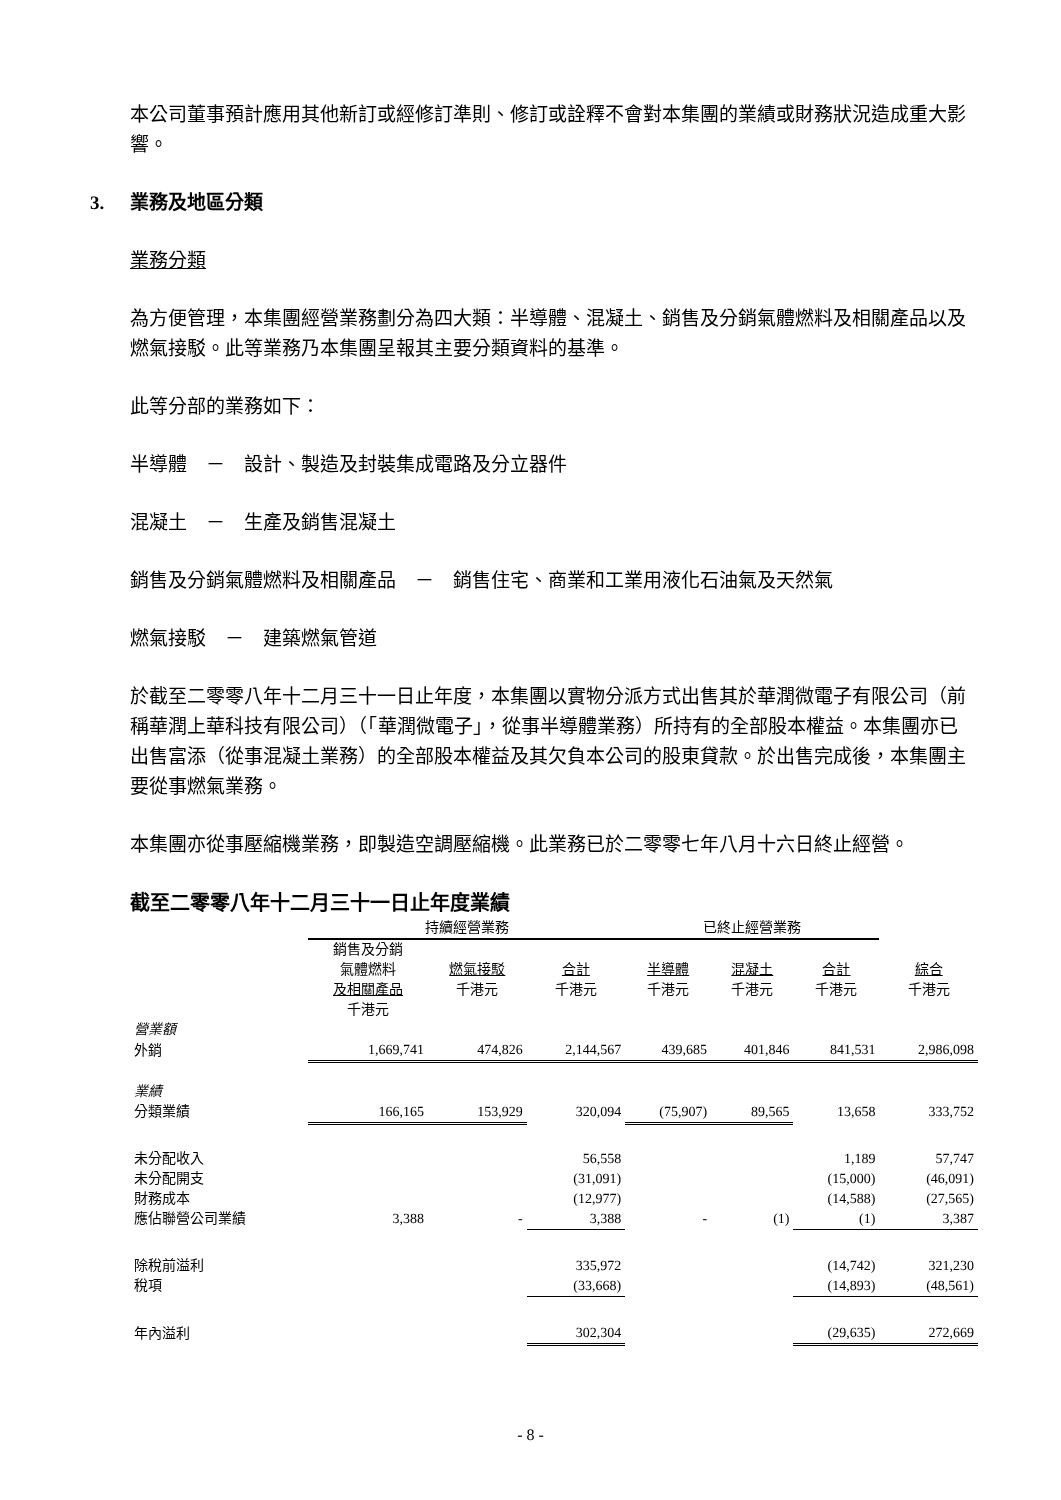本公司董事預計應用其他新訂或經修訂準則、修訂或詮釋不會對本集團的業績或財務狀況造成重大影響。
3. 業務及地區分類
業務分類
為方便管理，本集團經營業務劃分為四大類：半導體、混凝土、銷售及分銷氣體燃料及相關產品以及燃氣接駁。此等業務乃本集團呈報其主要分類資料的基準。
此等分部的業務如下：
半導體　－　設計、製造及封裝集成電路及分立器件
混凝土　－　生產及銷售混凝土
銷售及分銷氣體燃料及相關產品　－　銷售住宅、商業和工業用液化石油氣及天然氣
燃氣接駁　－　建築燃氣管道
於截至二零零八年十二月三十一日止年度，本集團以實物分派方式出售其於華潤微電子有限公司（前稱華潤上華科技有限公司）（「華潤微電子」，從事半導體業務）所持有的全部股本權益。本集團亦已出售富添（從事混凝土業務）的全部股本權益及其欠負本公司的股東貸款。於出售完成後，本集團主要從事燃氣業務。
本集團亦從事壓縮機業務，即製造空調壓縮機。此業務已於二零零七年八月十六日終止經營。
截至二零零八年十二月三十一日止年度業績
| | 持續經營業務 | | | 已終止經營業務 | | | |
| | 銷售及分銷 氣體燃料 及相關產品 千港元 | 燃氣接駁 千港元 | 合計 千港元 | 半導體 千港元 | 混凝土 千港元 | 合計 千港元 | 綜合 千港元 |
| 營業額 | | | | | | | |
| 外銷 | 1,669,741 | 474,826 | 2,144,567 | 439,685 | 401,846 | 841,531 | 2,986,098 |
| 業績 | | | | | | | |
| 分類業績 | 166,165 | 153,929 | 320,094 | (75,907) | 89,565 | 13,658 | 333,752 |
| 未分配收入 | | | 56,558 | | | 1,189 | 57,747 |
| 未分配開支 | | | (31,091) | | | (15,000) | (46,091) |
| 財務成本 | | | (12,977) | | | (14,588) | (27,565) |
| 應佔聯營公司業績 | 3,388 | - | 3,388 | - | (1) | (1) | 3,387 |
| 除稅前溢利 | | | 335,972 | | | (14,742) | 321,230 |
| 稅項 | | | (33,668) | | | (14,893) | (48,561) |
| 年內溢利 | | | 302,304 | | | (29,635) | 272,669 |
- 8 -